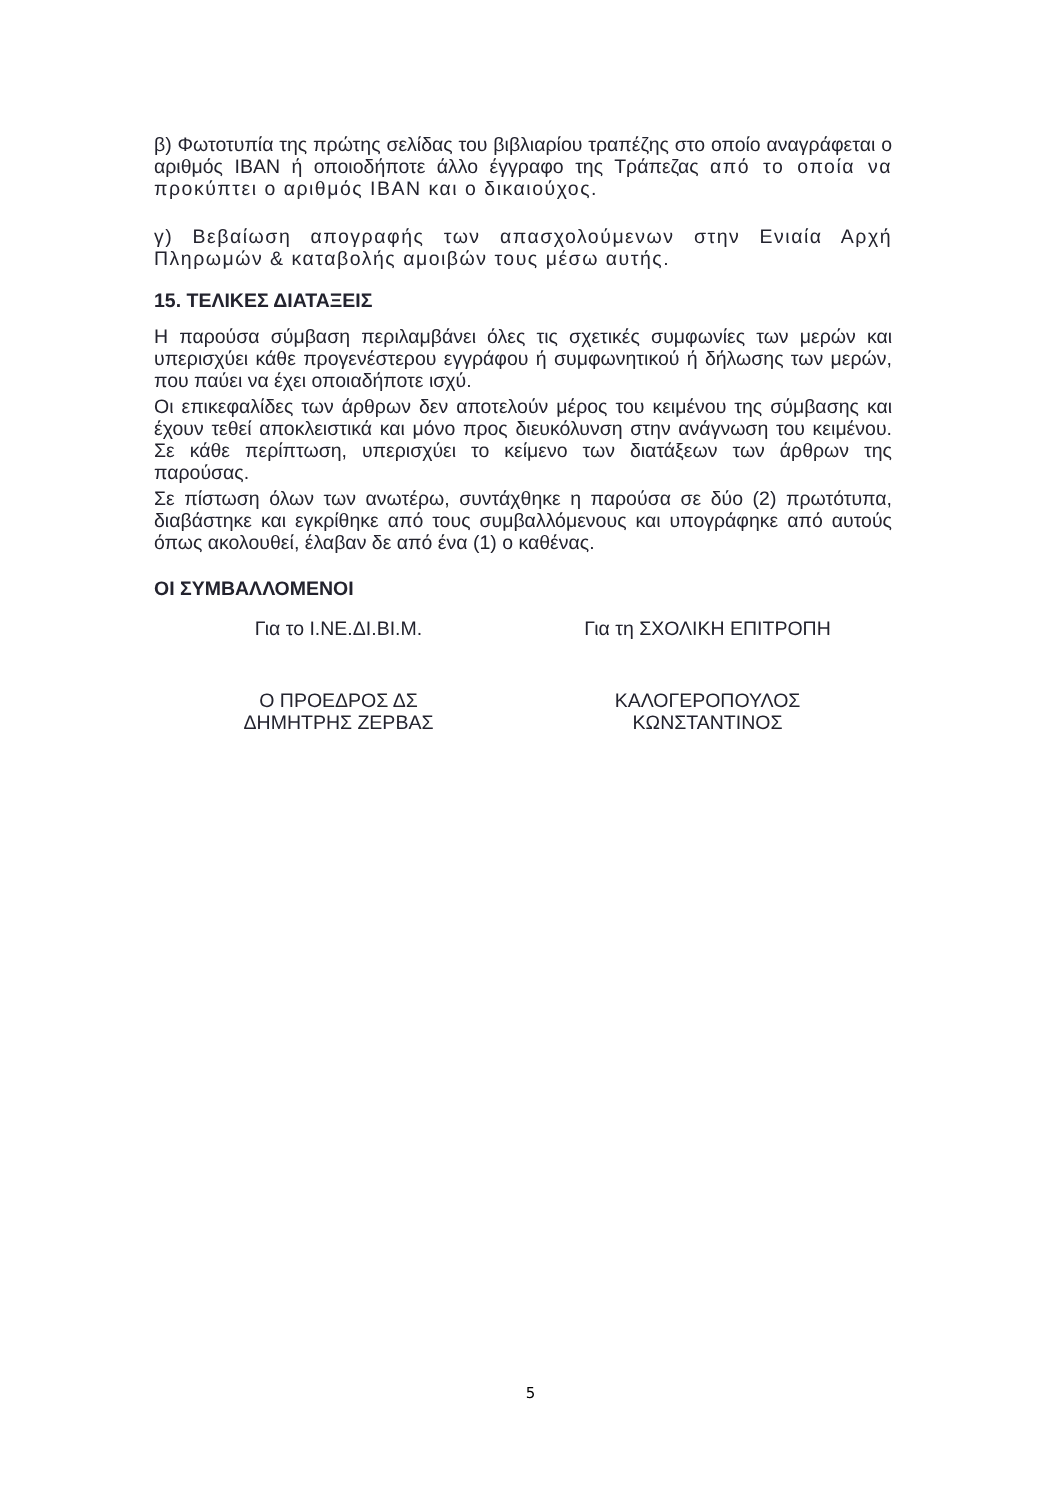β) Φωτοτυπία της πρώτης σελίδας του βιβλιαρίου τραπέζης στο οποίο αναγράφεται ο αριθμός ΙΒΑΝ ή οποιοδήποτε άλλο έγγραφο της Τράπεζας από το οποία να προκύπτει ο αριθμός ΙΒΑΝ και ο δικαιούχος.
γ) Βεβαίωση απογραφής των απασχολούμενων στην Ενιαία Αρχή Πληρωμών & καταβολής αμοιβών τους μέσω αυτής.
15. ΤΕΛΙΚΕΣ ΔΙΑΤΑΞΕΙΣ
Η παρούσα σύμβαση περιλαμβάνει όλες τις σχετικές συμφωνίες των μερών και υπερισχύει κάθε προγενέστερου εγγράφου ή συμφωνητικού ή δήλωσης των μερών, που παύει να έχει οποιαδήποτε ισχύ.
Οι επικεφαλίδες των άρθρων δεν αποτελούν μέρος του κειμένου της σύμβασης και έχουν τεθεί αποκλειστικά και μόνο προς διευκόλυνση στην ανάγνωση του κειμένου. Σε κάθε περίπτωση, υπερισχύει το κείμενο των διατάξεων των άρθρων της παρούσας.
Σε πίστωση όλων των ανωτέρω, συντάχθηκε η παρούσα σε δύο (2) πρωτότυπα, διαβάστηκε και εγκρίθηκε από τους συμβαλλόμενους και υπογράφηκε από αυτούς όπως ακολουθεί, έλαβαν δε από ένα (1) ο καθένας.
ΟΙ ΣΥΜΒΑΛΛΟΜΕΝΟΙ
Για το Ι.ΝΕ.ΔΙ.ΒΙ.Μ. Για τη ΣΧΟΛΙΚΗ ΕΠΙΤΡΟΠΗ
Ο ΠΡΟΕΔΡΟΣ ΔΣ
ΔΗΜΗΤΡΗΣ ΖΕΡΒΑΣ
ΚΑΛΟΓΕΡΟΠΟΥΛΟΣ
ΚΩΝΣΤΑΝΤΙΝΟΣ
5